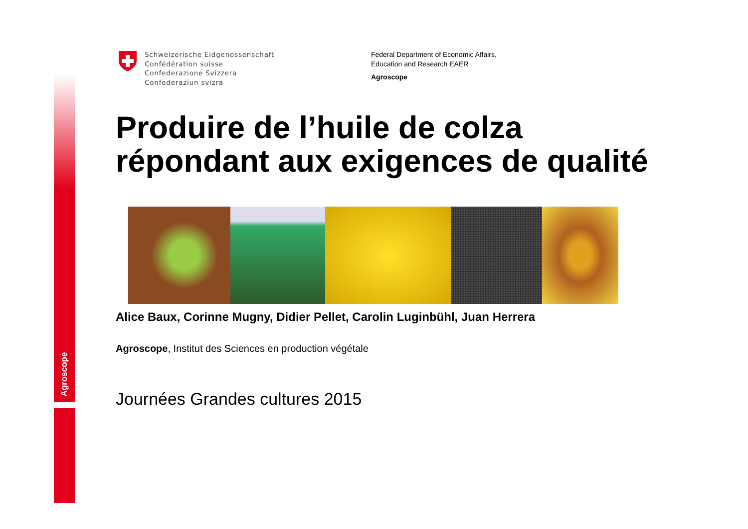Agroscope
Schweizerische Eidgenossenschaft
Confédération suisse
Confederazione Svizzera
Confederaziun svizra
Federal Department of Economic Affairs,
Education and Research EAER
Agroscope
Produire de l’huile de colza
répondant aux exigences de qualité
Alice Baux, Corinne Mugny, Didier Pellet, Carolin Luginbühl, Juan Herrera
Agroscope, Institut des Sciences en production végétale
Journées Grandes cultures 2015